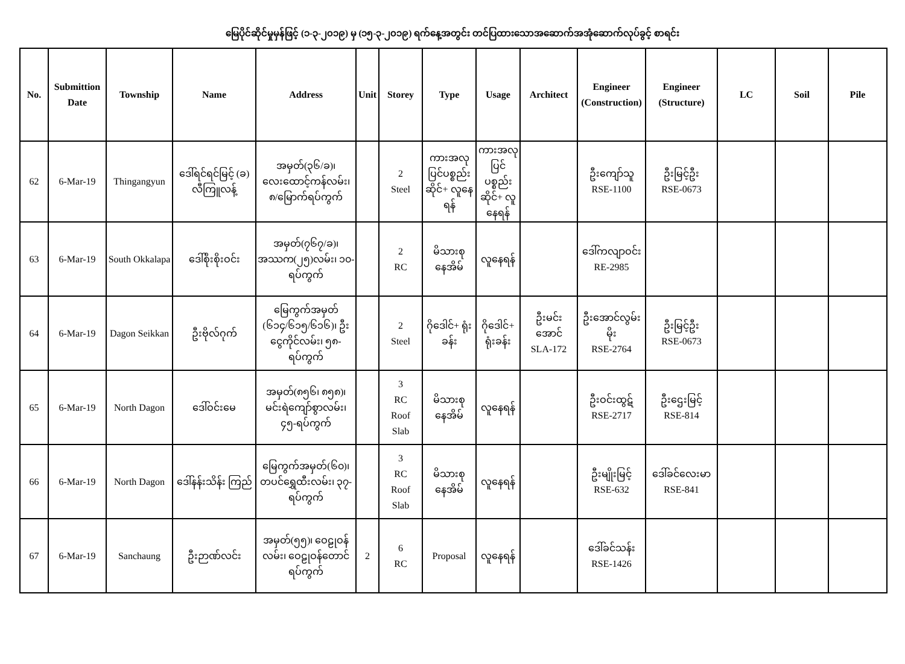မြေပိုင်ဆိုင်မှုမှန်ဖြင့် (၁-၃-၂၀၁၉) မှ (၁၅-၃-၂၀၁၉) ရက်နေ့အတွင်း တင်ပြထားသောအဆောက်အအုံဆောက်လုပ်ခွင့် စာရင်း
| No. | Submittion Date | Township | Name | Address | Unit | Storey | Type | Usage | Architect | Engineer (Construction) | Engineer (Structure) | LC | Soil | Pile |
| --- | --- | --- | --- | --- | --- | --- | --- | --- | --- | --- | --- | --- | --- | --- |
| 62 | 6-Mar-19 | Thingangyun | ဒေါ်ရင်ရင်မြင့် (ခ) လီကြူလန့် | အမှတ်(၃၆/ခ)၊ လေးထောင့်ကန်လမ်း၊ ၈/မြောက်ရပ်ကွက် | | 2 Steel | ကားအလုပြင်ပစ္စည်းဆိုင်+ လူနေရန် | ကားအလုပြင်ပစ္စည်းဆိုင်+ လူနေရန် | | ဦးကျော်သူ RSE-1100 | ဦးမြင့်ဦး RSE-0673 | | | |
| 63 | 6-Mar-19 | South Okkalapa | ဒေါ်စိုးစိုးဝင်း | အမှတ်(၇၆၇/ခ)၊ အဿက(၂၅)လမ်း၊ ၁၀-ရပ်ကွက် | | 2 RC | မိသားစု နေအိမ် | လူနေရန် | | ဒေါ်ကလျာဝင်း RE-2985 | | | | |
| 64 | 6-Mar-19 | Dagon Seikkan | ဦးဗိုလ်ဂုက် | မြေကွက်အမှတ် (၆၁၄/၆၁၅/၆၁၆)၊ ဦးငွေကိုင်လမ်း၊ ၅၈-ရပ်ကွက် | | 2 Steel | ဂိုဒေါင်+ ရုံးခန်း | ဂိုဒေါင်+ ရုံးခန်း | ဦးမင်း အောင် SLA-172 | ဦးအောင်လွမ်းမိုး RSE-2764 | ဦးမြင့်ဦး RSE-0673 | | | |
| 65 | 6-Mar-19 | North Dagon | ဒေါ်ဝင်းမေ | အမှတ်(၈၅၆၊ ၈၅၈)၊ မင်းရဲကျော်စွာလမ်း၊ ၄၅-ရပ်ကွက် | | 3 RC Roof Slab | မိသားစု နေအိမ် | လူနေရန် | | ဦးဝင်းထွဋ် RSE-2717 | ဦးဌေးမြင့် RSE-814 | | | |
| 66 | 6-Mar-19 | North Dagon | ဒေါ်နန်းသိန်း ကြည် | မြေကွက်အမှတ်(၆၀)၊ တပင်ရွှေထီးလမ်း၊ ၃၇-ရပ်ကွက် | | 3 RC Roof Slab | မိသားစု နေအိမ် | လူနေရန် | | ဦးမျိုးမြင့် RSE-632 | ဒေါ်ခင်လေးမာ RSE-841 | | | |
| 67 | 6-Mar-19 | Sanchaung | ဦးဉာဏ်လင်း | အမှတ်(၅၅)၊ ဝေဠုဝန်လမ်း၊ ဝေဠုဝန်တောင် ရပ်ကွက် | 2 | 6 RC | Proposal | လူနေရန် | | ဒေါ်ခင်သန်း RSE-1426 | | | | |